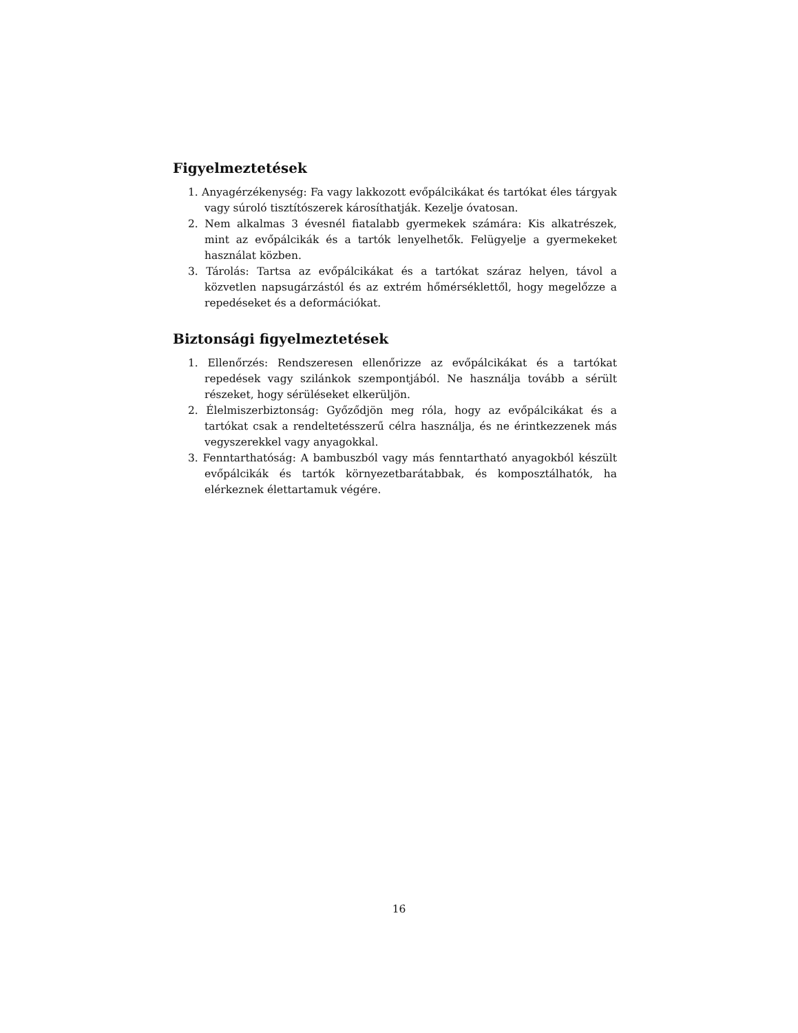Figyelmeztetések
1. Anyagérzékenység: Fa vagy lakkozott evőpálcikákat és tartókat éles tárgyak vagy súroló tisztítószerek károsíthatják. Kezelje óvatosan.
2. Nem alkalmas 3 évesnél fiatalabb gyermekek számára: Kis alkatrészek, mint az evőpálcikák és a tartók lenyelhetők. Felügyelje a gyermekeket használat közben.
3. Tárolás: Tartsa az evőpálcikákat és a tartókat száraz helyen, távol a közvetlen napsugárzástól és az extrém hőmérséklettől, hogy megelőzze a repedéseket és a deformációkat.
Biztonsági figyelmeztetések
1. Ellenőrzés: Rendszeresen ellenőrizze az evőpálcikákat és a tartókat repedések vagy szilánkok szempontjából. Ne használja tovább a sérült részeket, hogy sérüléseket elkerüljön.
2. Élelmiszerbiztonság: Győződjön meg róla, hogy az evőpálcikákat és a tartókat csak a rendeltetésszerű célra használja, és ne érintkezzenek más vegyszerekkel vagy anyagokkal.
3. Fenntarthatóság: A bambuszból vagy más fenntartható anyagokból készült evőpálcikák és tartók környezetbarátabbak, és komposztálhatók, ha elérkeznek élettartamuk végére.
16